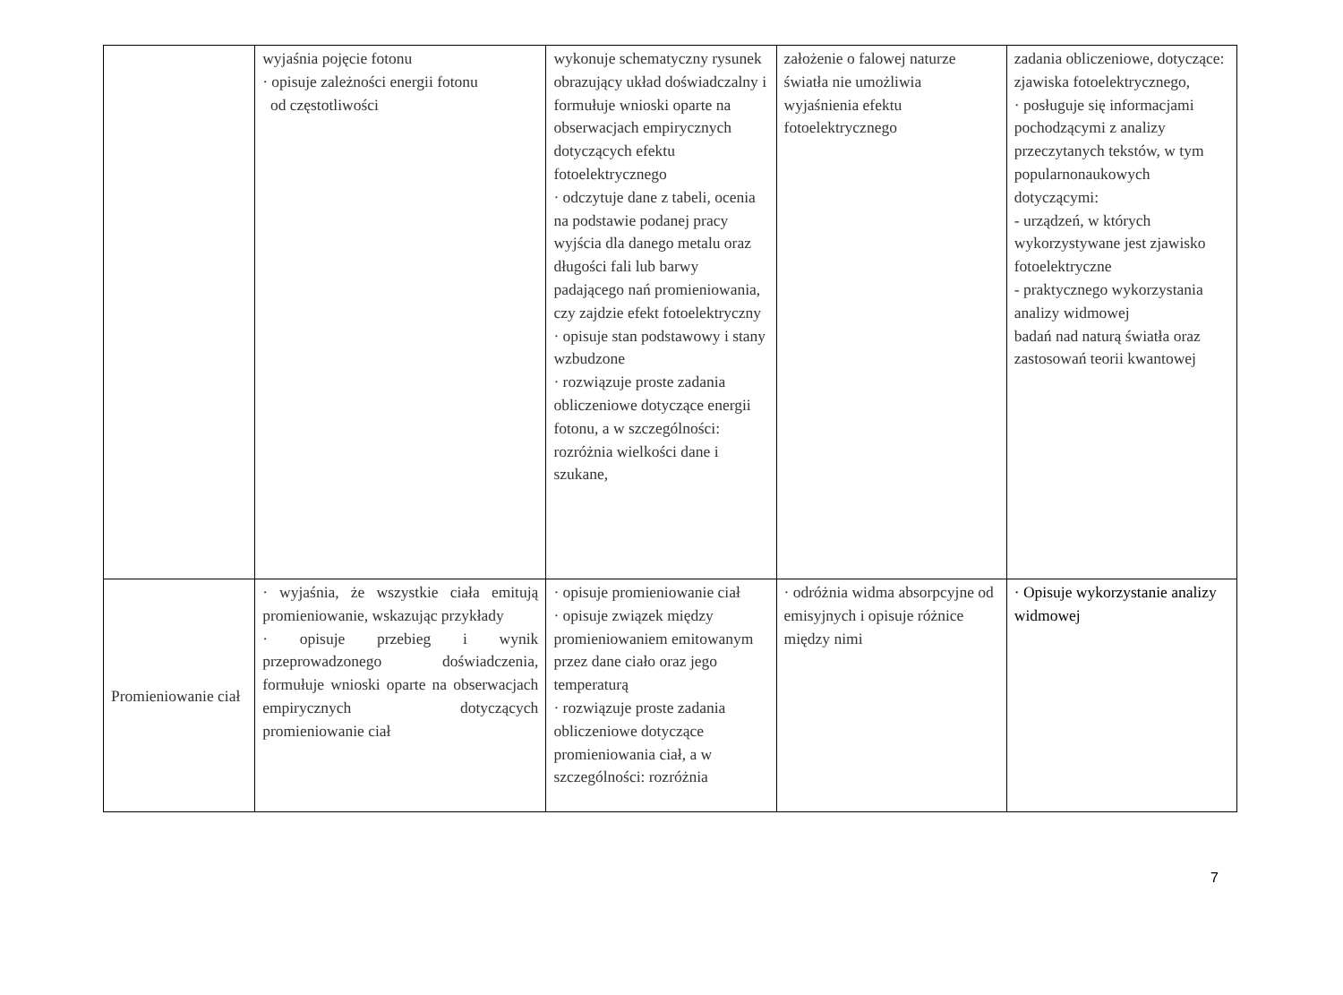| | wyjaśnia pojęcie fotonu · opisuje zależności energii fotonu od częstotliwości | wykonuje schematyczny rysunek obrazujący układ doświadczalny i formułuje wnioski oparte na obserwacjach empirycznych dotyczących efektu fotoelektrycznego · odczytuje dane z tabeli, ocenia na podstawie podanej pracy wyjścia dla danego metalu oraz długości fali lub barwy padającego nań promieniowania, czy zajdzie efekt fotoelektryczny · opisuje stan podstawowy i stany wzbudzone · rozwiązuje proste zadania obliczeniowe dotyczące energii fotonu, a w szczególności: rozróżnia wielkości dane i szukane, | założenie o falowej naturze światła nie umożliwia wyjaśnienia efektu fotoelektrycznego | zadania obliczeniowe, dotyczące: zjawiska fotoelektrycznego, · posługuje się informacjami pochodzącymi z analizy przeczytanych tekstów, w tym popularnonaukowych dotyczącymi: - urządzeń, w których wykorzystywane jest zjawisko fotoelektryczne - praktycznego wykorzystania analizy widmowej badań nad naturą światła oraz zastosowań teorii kwantowej |
| Promieniowanie ciał | · wyjaśnia, że wszystkie ciała emitują promieniowanie, wskazując przykłady · opisuje przebieg i wynik przeprowadzonego doświadczenia, formułuje wnioski oparte na obserwacjach empirycznych dotyczących promieniowanie ciał | · opisuje promieniowanie ciał · opisuje związek między promieniowaniem emitowanym przez dane ciało oraz jego temperaturą · rozwiązuje proste zadania obliczeniowe dotyczące promieniowania ciał, a w szczególności: rozróżnia | · odróżnia widma absorpcyjne od emisyjnych i opisuje różnice między nimi | · Opisuje wykorzystanie analizy widmowej |
7